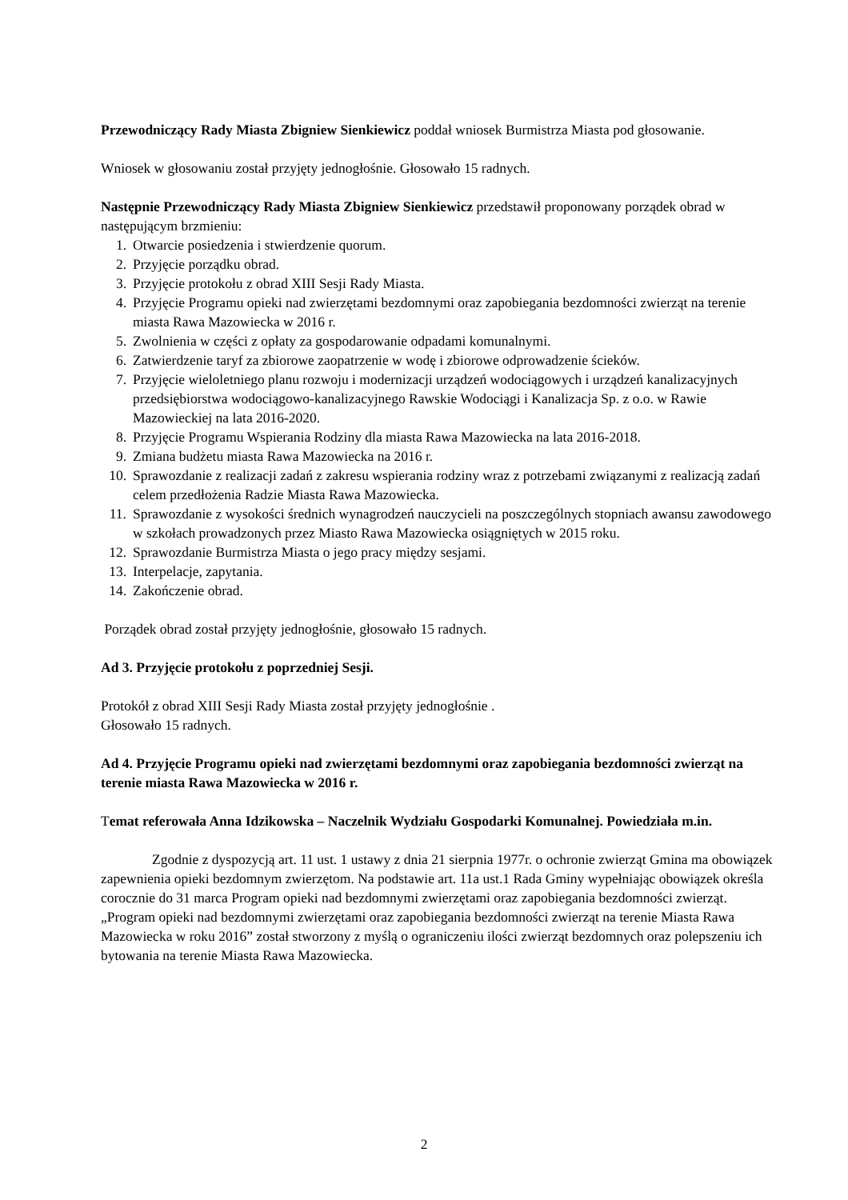Przewodniczący Rady Miasta Zbigniew Sienkiewicz poddał wniosek Burmistrza Miasta pod głosowanie.
Wniosek w głosowaniu został przyjęty jednogłośnie. Głosowało 15 radnych.
Następnie Przewodniczący Rady Miasta Zbigniew Sienkiewicz przedstawił proponowany porządek obrad w następującym brzmieniu:
1. Otwarcie posiedzenia i stwierdzenie quorum.
2. Przyjęcie porządku obrad.
3. Przyjęcie protokołu z obrad XIII Sesji Rady Miasta.
4. Przyjęcie Programu opieki nad zwierzętami bezdomnymi oraz zapobiegania bezdomności zwierząt na terenie miasta Rawa Mazowiecka w 2016 r.
5. Zwolnienia w części z opłaty za gospodarowanie odpadami komunalnymi.
6. Zatwierdzenie taryf za zbiorowe zaopatrzenie w wodę i zbiorowe odprowadzenie ścieków.
7. Przyjęcie wieloletniego planu rozwoju i modernizacji urządzeń wodociągowych i urządzeń kanalizacyjnych przedsiębiorstwa wodociągowo-kanalizacyjnego Rawskie Wodociągi i Kanalizacja Sp. z o.o. w Rawie Mazowieckiej na lata 2016-2020.
8. Przyjęcie Programu Wspierania Rodziny dla miasta Rawa Mazowiecka na lata 2016-2018.
9. Zmiana budżetu miasta Rawa Mazowiecka na 2016 r.
10. Sprawozdanie z realizacji zadań z zakresu wspierania rodziny wraz z potrzebami związanymi z realizacją zadań celem przedłożenia Radzie Miasta Rawa Mazowiecka.
11. Sprawozdanie z wysokości średnich wynagrodzeń nauczycieli na poszczególnych stopniach awansu zawodowego w szkołach prowadzonych przez Miasto Rawa Mazowiecka osiągniętych w 2015 roku.
12. Sprawozdanie Burmistrza Miasta o jego pracy między sesjami.
13. Interpelacje, zapytania.
14. Zakończenie obrad.
Porządek obrad został przyjęty jednogłośnie, głosowało 15 radnych.
Ad 3. Przyjęcie protokołu z poprzedniej Sesji.
Protokół z obrad XIII Sesji Rady Miasta został przyjęty jednogłośnie .
Głosowało 15 radnych.
Ad 4. Przyjęcie Programu opieki nad zwierzętami bezdomnymi oraz zapobiegania bezdomności zwierząt na terenie miasta Rawa Mazowiecka w 2016 r.
Temat referowała Anna Idzikowska – Naczelnik Wydziału Gospodarki Komunalnej. Powiedziała m.in.
Zgodnie z dyspozycją art. 11 ust. 1 ustawy z dnia 21 sierpnia 1977r. o ochronie zwierząt Gmina ma obowiązek zapewnienia opieki bezdomnym zwierzętom. Na podstawie art. 11a ust.1 Rada Gminy wypełniając obowiązek określa corocznie do 31 marca Program opieki nad bezdomnymi zwierzętami oraz zapobiegania bezdomności zwierząt. „Program opieki nad bezdomnymi zwierzętami oraz zapobiegania bezdomności zwierząt na terenie Miasta Rawa Mazowiecka w roku 2016” został stworzony z myślą o ograniczeniu ilości zwierząt bezdomnych oraz polepszeniu ich bytowania na terenie Miasta Rawa Mazowiecka.
2